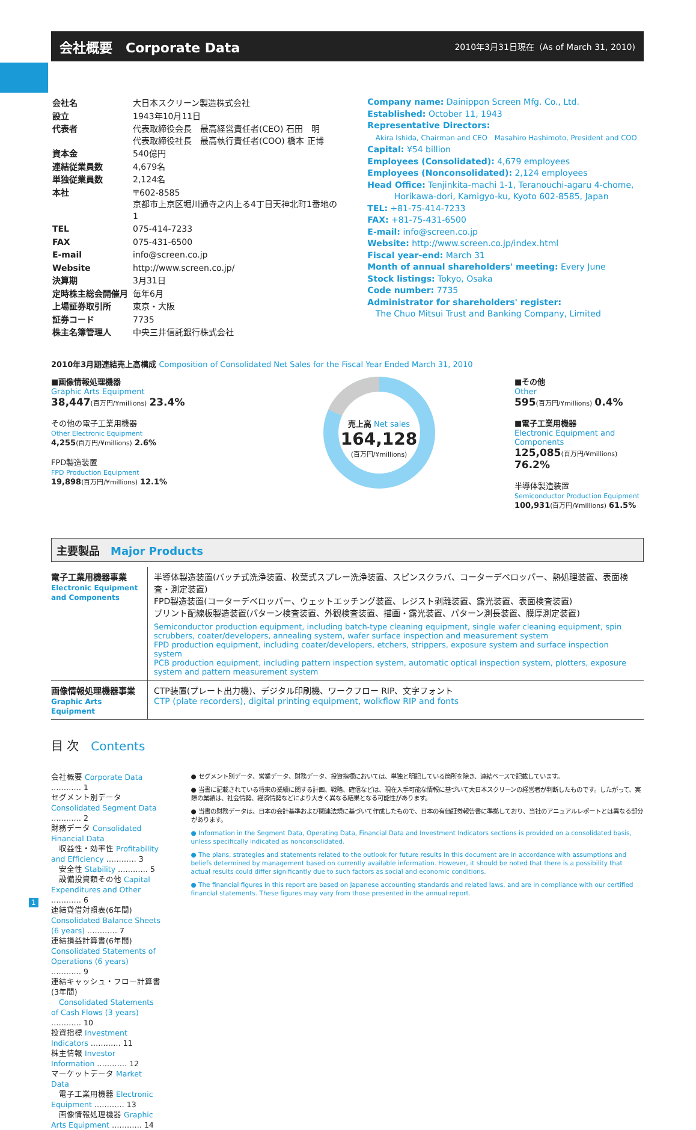会社概要　Corporate Data
2010年3月31日現在（As of March 31, 2010)
| 会社名 | 大日本スクリーン製造株式会社 |
| 設立 | 1943年10月11日 |
| 代表者 | 代表取締役会長 最高経営責任者(CEO) 石田 明 代表取締役社長 最高執行責任者(COO) 橋本 正博 |
| 資本金 | 540億円 |
| 連結従業員数 | 4,679名 |
| 単独従業員数 | 2,124名 |
| 本社 | 〒602-8585 京都市上京区堀川通寺之内上る4丁目天神北町1番地の1 |
| TEL | 075-414-7233 |
| FAX | 075-431-6500 |
| E-mail | info@screen.co.jp |
| Website | http://www.screen.co.jp/ |
| 決算期 | 3月31日 |
| 定時株主総会開催月 | 毎年6月 |
| 上場証券取引所 | 東京・大阪 |
| 証券コード | 7735 |
| 株主名簿管理人 | 中央三井信託銀行株式会社 |
Company name: Dainippon Screen Mfg. Co., Ltd.
Established: October 11, 1943
Representative Directors:
Akira Ishida, Chairman and CEO　Masahiro Hashimoto, President and COO
Capital: ¥54 billion
Employees (Consolidated): 4,679 employees
Employees (Nonconsolidated): 2,124 employees
Head Office: Tenjinkita-machi 1-1, Teranouchi-agaru 4-chome,
Horikawa-dori, Kamigyo-ku, Kyoto 602-8585, Japan
TEL: +81-75-414-7233
FAX: +81-75-431-6500
E-mail: info@screen.co.jp
Website: http://www.screen.co.jp/index.html
Fiscal year-end: March 31
Month of annual shareholders' meeting: Every June
Stock listings: Tokyo, Osaka
Code number: 7735
Administrator for shareholders' register:
The Chuo Mitsui Trust and Banking Company, Limited
2010年3月期連結売上高構成 Composition of Consolidated Net Sales for the Fiscal Year Ended March 31, 2010
■画像情報処理機器
Graphic Arts Equipment
38,447(百万円/¥millions) 23.4%
その他の電子工業用機器
Other Electronic Equipment
4,255(百万円/¥millions) 2.6%
FPD製造装置
FPD Production Equipment
19,898(百万円/¥millions) 12.1%
売上高 Net sales
164,128
(百万円/¥millions)
■その他
Other
595(百万円/¥millions) 0.4%
■電子工業用機器
Electronic Equipment and Components
125,085(百万円/¥millions) 76.2%
半導体製造装置
Semiconductor Production Equipment
100,931(百万円/¥millions) 61.5%
主要製品　Major Products
| 電子工業用機器事業 Electronic Equipment and Components | 半導体製造装置(バッチ式洗浄装置、枚葉式スプレー洗浄装置、スピンスクラバ、コーターデベロッパー、熱処理装置、表面検査・測定装置) FPD製造装置(コーターデベロッパー、ウェットエッチング装置、レジスト剥離装置、露光装置、表面検査装置) プリント配線板製造装置(パターン検査装置、外観検査装置、描画・露光装置、パターン測長装置、膜厚測定装置) Semiconductor production equipment, including batch-type cleaning equipment, single wafer cleaning equipment, spin scrubbers, coater/developers, annealing system, wafer surface inspection and measurement system FPD production equipment, including coater/developers, etchers, strippers, exposure system and surface inspection system PCB production equipment, including pattern inspection system, automatic optical inspection system, plotters, exposure system and pattern measurement system |
| 画像情報処理機器事業 Graphic Arts Equipment | CTP装置(プレート出力機)、デジタル印刷機、ワークフロー RIP、文字フォント CTP (plate recorders), digital printing equipment, wolkflow RIP and fonts |
目 次　Contents
会社概要 Corporate Data ………… 1
セグメント別データ Consolidated Segment Data ………… 2
財務データ Consolidated Financial Data
　収益性・効率性 Profitability and Efficiency ………… 3
　安全性 Stability ………… 5
　設備投資額その他 Capital Expenditures and Other ………… 6
連結貸借対照表(6年間) Consolidated Balance Sheets (6 years) ………… 7
連結損益計算書(6年間) Consolidated Statements of Operations (6 years) ………… 9
連結キャッシュ・フロー計算書(3年間)
　Consolidated Statements of Cash Flows (3 years) ………… 10
投資指標 Investment Indicators ………… 11
株主情報 Investor Information ………… 12
マーケットデータ Market Data
　電子工業用機器 Electronic Equipment ………… 13
　画像情報処理機器 Graphic Arts Equipment ………… 14
● セグメント別データ、営業データ、財務データ、投資指標においては、単独と明記している箇所を除き、連結ベースで記載しています。
● 当書に記載されている将来の業績に関する計画、戦略、確信などは、現在入手可能な情報に基づいて大日本スクリーンの経営者が判断したものです。したがって、実際の業績は、社会情勢、経済情勢などにより大きく異なる結果となる可能性があります。
● 当書の財務データは、日本の会計基準および関連法規に基づいて作成したもので、日本の有価証券報告書に準拠しており、当社のアニュアルレポートとは異なる部分があります。
● Information in the Segment Data, Operating Data, Financial Data and Investment Indicators sections is provided on a consolidated basis, unless specifically indicated as nonconsolidated.
● The plans, strategies and statements related to the outlook for future results in this document are in accordance with assumptions and beliefs determined by management based on currently available information. However, it should be noted that there is a possibility that actual results could differ significantly due to such factors as social and economic conditions.
● The financial figures in this report are based on Japanese accounting standards and related laws, and are in compliance with our certified financial statements. These figures may vary from those presented in the annual report.
1